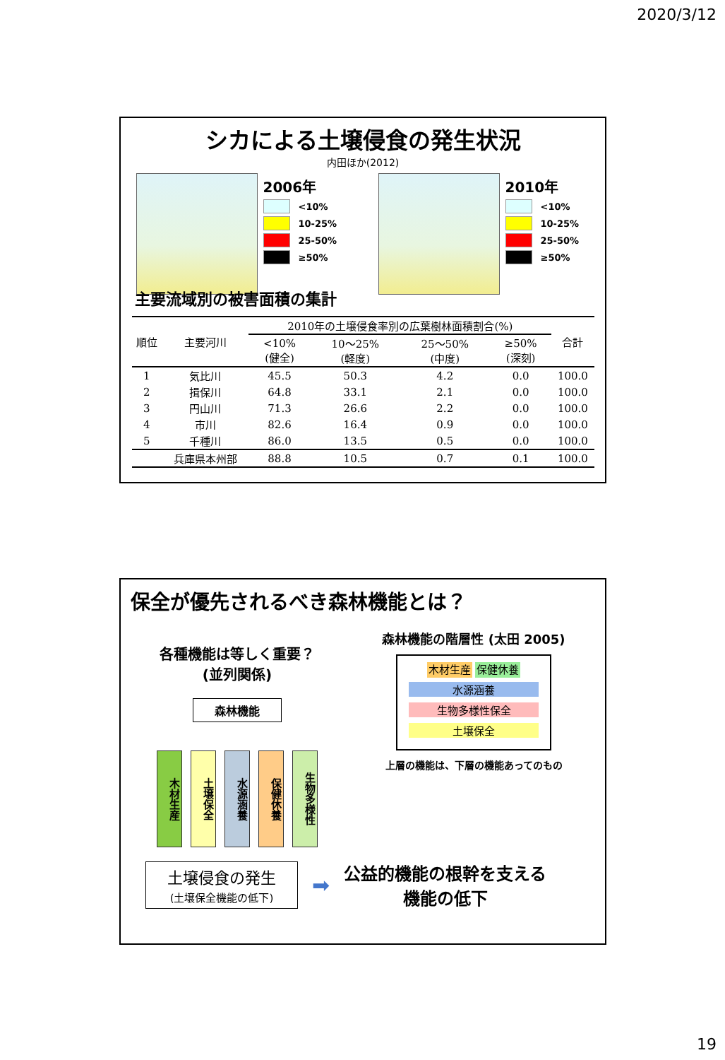2020/3/12
シカによる土壌侵食の発生状況
内田ほか(2012)
2006年
<10%
10-25%
25-50%
≥50%
2010年
<10%
10-25%
25-50%
≥50%
主要流域別の被害面積の集計
| 順位 | 主要河川 | 2010年の土壌侵食率別の広葉樹林面積割合(%) | | | | 合計 |
| --- | --- | --- | --- | --- | --- | --- |
| | | <10% (健全) | 10～25% (軽度) | 25～50% (中度) | ≥50% (深刻) | |
| 1 | 気比川 | 45.5 | 50.3 | 4.2 | 0.0 | 100.0 |
| 2 | 揖保川 | 64.8 | 33.1 | 2.1 | 0.0 | 100.0 |
| 3 | 円山川 | 71.3 | 26.6 | 2.2 | 0.0 | 100.0 |
| 4 | 市川 | 82.6 | 16.4 | 0.9 | 0.0 | 100.0 |
| 5 | 千種川 | 86.0 | 13.5 | 0.5 | 0.0 | 100.0 |
| | 兵庫県本州部 | 88.8 | 10.5 | 0.7 | 0.1 | 100.0 |
保全が優先されるべき森林機能とは？
各種機能は等しく重要？
(並列関係)
森林機能
木材生産
土壌保全
水源涵養
保健休養
生物多様性
森林機能の階層性 (太田 2005)
木材生産 保健休養
水源涵養
生物多様性保全
土壌保全
上層の機能は、下層の機能あってのもの
土壌侵食の発生
(土壌保全機能の低下)
➡
公益的機能の根幹を支える
機能の低下
19